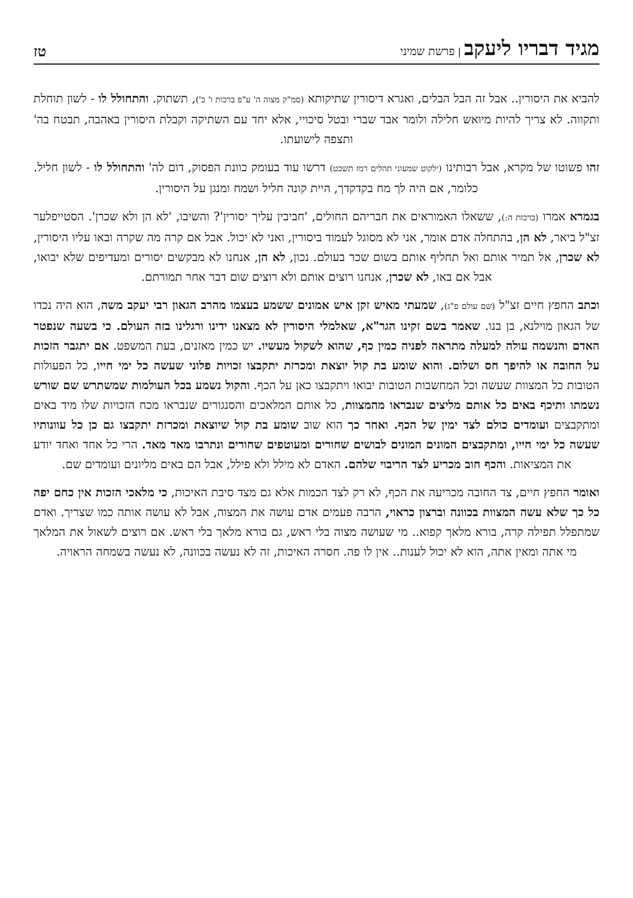מגיד דבריו ליעקב | פרשת שמיני
טז
להביא את היסורין.. אבל זה הבל הבלים, ואגרא דיסורין שתיקותא (סמ"ק מצוה ה' ע"פ ברכות ו' ב'), תשתוק. והתחולל לו - לשון תוחלת ותקווה. לא צריך להיות מיואש חלילה ולומר אבד שברי ובטל סיכויי, אלא יחד עם השתיקה וקבלת היסורין באהבה, תבטח בה' ותצפה לישועתו.
זהו פשוטו של מקרא, אבל רבותינו (ילקוט שמעוני תהלים רמז תשכט) דרשו עוד בעומק כוונת הפסוק, דום לה' והתחולל לו - לשון חליל. כלומר, אם היה לך מח בקדקדך, היית קונה חליל ושמח ומנגן על היסורין.
בגמרא אמרו (ברכות ה:), ששאלו האמוראים את חבריהם החולים, 'חביבין עליך יסורין'? והשיבו, 'לא הן ולא שכרן'. הסטייפלער זצ"ל ביאר, לא הן, בהתחלה אדם אומר, אני לא מסוגל לעמוד ביסורין, ואני לא יכול. אבל אם קרה מה שקרה ובאו עליו היסורין, לא שכרן, אל תמיר אותם ואל תחליף אותם בשום שכר בעולם. נכון, לא הן, אנחנו לא מבקשים יסורים ומעדיפים שלא יבואו, אבל אם באו, לא שכרן, אנחנו רוצים אותם ולא רוצים שום דבר אחר תמורתם.
וכתב החפץ חיים זצ"ל (שם עולם פ"ג), שמעתי מאיש זקן איש אמונים ששמע בעצמו מהרב הגאון רבי יעקב משה, הוא היה נכדו של הגאון מוילנא, בן בנו. שאמר בשם זקינו הגר"א, שאלמלי היסורין לא מצאנו ידינו ורגלינו בזה העולם. כי בשעה שנפטר האדם והנשמה עולה למעלה מתראה לפניה כמין כף, שהוא לשקול מעשיו. יש כמין מאזנים, בעת המשפט. אם יתגבר הזכות על החובה או להיפך חס ושלום. והוא שומע בת קול יוצאת ומכרזת יתקבצו זכויות פלוני שעשה כל ימי חייו, כל הפעולות הטובות כל המצוות שעשה וכל המחשבות הטובות יבואו ויתקבצו כאן על הכף. והקול נשמע בכל העולמות שמשתרש שם שורש נשמתו ותיכף באים כל אותם מליצים שנבראו מהמצוות, כל אותם המלאכים והסנגורים שנבראו מכח הזכויות שלו מיד באים ומתקבצים ועומדים כולם לצד ימין של הכף. ואחר כך הוא שוב שומע בת קול שיוצאת ומכרזת יתקבצו גם כן כל עוונותיו שעשה כל ימי חייו, ומתקבצים המונים המונים לבושים שחורים ומעוטפים שחורים ונתרבו מאד מאד. הרי כל אחד ואחד יודע את המציאות. והכף חוב מכריע לצד הריבוי שלהם. האדם לא מילל ולא פילל, אבל הם באים מליונים ועומדים שם.
ואומר החפץ חיים, צד החובה מכריעה את הכף, לא רק לצד הכמות אלא גם מצד סיבת האיכות, כי מלאכי הזכות אין כחם יפה כל כך שלא עשה המצוות בכוונה וברצון כראוי, הרבה פעמים אדם עושה את המצוה, אבל לא עושה אותה כמו שצריך. ואדם שמתפלל תפילה קרה, בורא מלאך קפוא.. מי שעושה מצוה בלי ראש, גם בורא מלאך בלי ראש. אם רוצים לשאול את המלאך מי אתה ומאין אתה, הוא לא יכול לענות.. אין לו פה. חסרה האיכות, זה לא נעשה בכוונה, לא נעשה בשמחה הראויה.